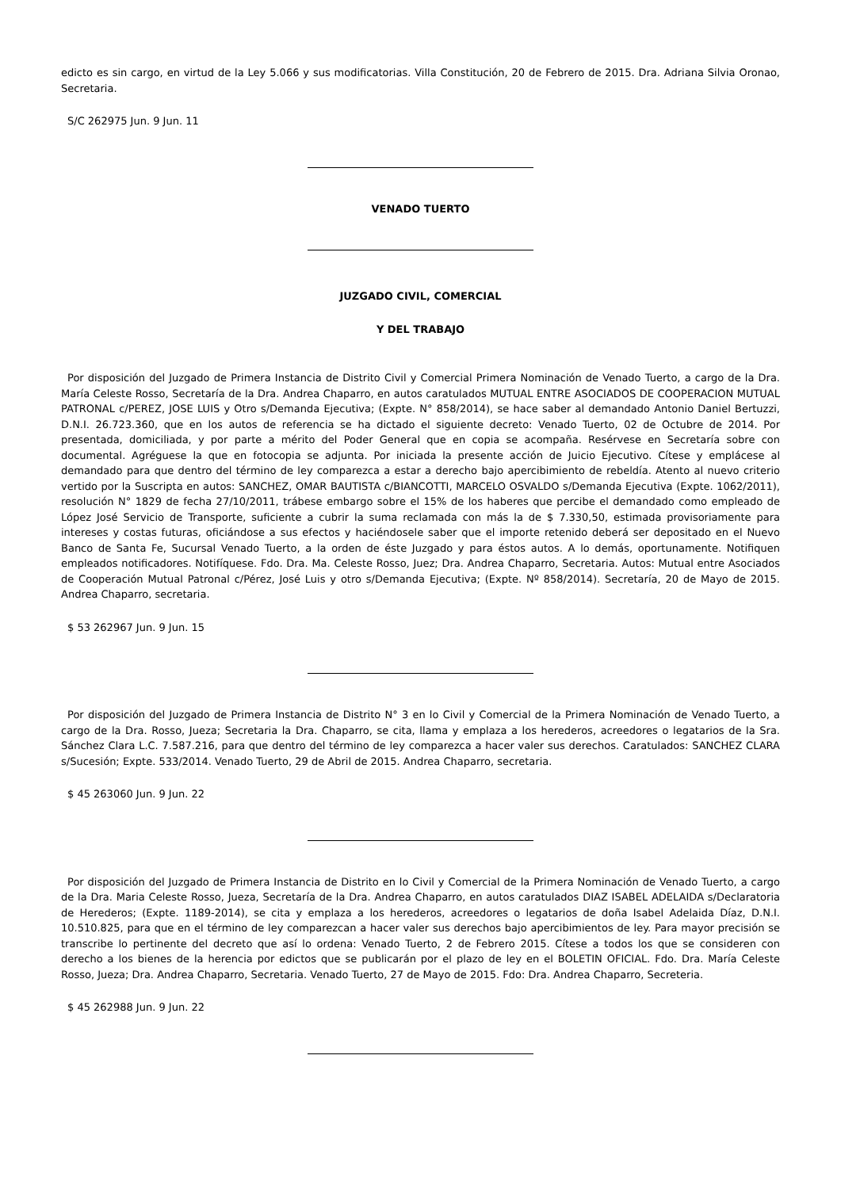edicto es sin cargo, en virtud de la Ley 5.066 y sus modificatorias. Villa Constitución, 20 de Febrero de 2015. Dra. Adriana Silvia Oronao, Secretaria.
S/C 262975 Jun. 9 Jun. 11
VENADO TUERTO
JUZGADO CIVIL, COMERCIAL
Y DEL TRABAJO
Por disposición del Juzgado de Primera Instancia de Distrito Civil y Comercial Primera Nominación de Venado Tuerto, a cargo de la Dra. María Celeste Rosso, Secretaría de la Dra. Andrea Chaparro, en autos caratulados MUTUAL ENTRE ASOCIADOS DE COOPERACION MUTUAL PATRONAL c/PEREZ, JOSE LUIS y Otro s/Demanda Ejecutiva; (Expte. N° 858/2014), se hace saber al demandado Antonio Daniel Bertuzzi, D.N.I. 26.723.360, que en los autos de referencia se ha dictado el siguiente decreto: Venado Tuerto, 02 de Octubre de 2014. Por presentada, domiciliada, y por parte a mérito del Poder General que en copia se acompaña. Resérvese en Secretaría sobre con documental. Agréguese la que en fotocopia se adjunta. Por iniciada la presente acción de Juicio Ejecutivo. Cítese y emplácese al demandado para que dentro del término de ley comparezca a estar a derecho bajo apercibimiento de rebeldía. Atento al nuevo criterio vertido por la Suscripta en autos: SANCHEZ, OMAR BAUTISTA c/BIANCOTTI, MARCELO OSVALDO s/Demanda Ejecutiva (Expte. 1062/2011), resolución N° 1829 de fecha 27/10/2011, trábese embargo sobre el 15% de los haberes que percibe el demandado como empleado de López José Servicio de Transporte, suficiente a cubrir la suma reclamada con más la de $ 7.330,50, estimada provisoriamente para intereses y costas futuras, oficiándose a sus efectos y haciéndosele saber que el importe retenido deberá ser depositado en el Nuevo Banco de Santa Fe, Sucursal Venado Tuerto, a la orden de éste Juzgado y para éstos autos. A lo demás, oportunamente. Notifiquen empleados notificadores. Notifíquese. Fdo. Dra. Ma. Celeste Rosso, Juez; Dra. Andrea Chaparro, Secretaria. Autos: Mutual entre Asociados de Cooperación Mutual Patronal c/Pérez, José Luis y otro s/Demanda Ejecutiva; (Expte. Nº 858/2014). Secretaría, 20 de Mayo de 2015. Andrea Chaparro, secretaria.
$ 53 262967 Jun. 9 Jun. 15
Por disposición del Juzgado de Primera Instancia de Distrito N° 3 en lo Civil y Comercial de la Primera Nominación de Venado Tuerto, a cargo de la Dra. Rosso, Jueza; Secretaria la Dra. Chaparro, se cita, llama y emplaza a los herederos, acreedores o legatarios de la Sra. Sánchez Clara L.C. 7.587.216, para que dentro del término de ley comparezca a hacer valer sus derechos. Caratulados: SANCHEZ CLARA s/Sucesión; Expte. 533/2014. Venado Tuerto, 29 de Abril de 2015. Andrea Chaparro, secretaria.
$ 45 263060 Jun. 9 Jun. 22
Por disposición del Juzgado de Primera Instancia de Distrito en lo Civil y Comercial de la Primera Nominación de Venado Tuerto, a cargo de la Dra. Maria Celeste Rosso, Jueza, Secretaría de la Dra. Andrea Chaparro, en autos caratulados DIAZ ISABEL ADELAIDA s/Declaratoria de Herederos; (Expte. 1189-2014), se cita y emplaza a los herederos, acreedores o legatarios de doña Isabel Adelaida Díaz, D.N.I. 10.510.825, para que en el término de ley comparezcan a hacer valer sus derechos bajo apercibimientos de ley. Para mayor precisión se transcribe lo pertinente del decreto que así lo ordena: Venado Tuerto, 2 de Febrero 2015. Cítese a todos los que se consideren con derecho a los bienes de la herencia por edictos que se publicarán por el plazo de ley en el BOLETIN OFICIAL. Fdo. Dra. María Celeste Rosso, Jueza; Dra. Andrea Chaparro, Secretaria. Venado Tuerto, 27 de Mayo de 2015. Fdo: Dra. Andrea Chaparro, Secreteria.
$ 45 262988 Jun. 9 Jun. 22